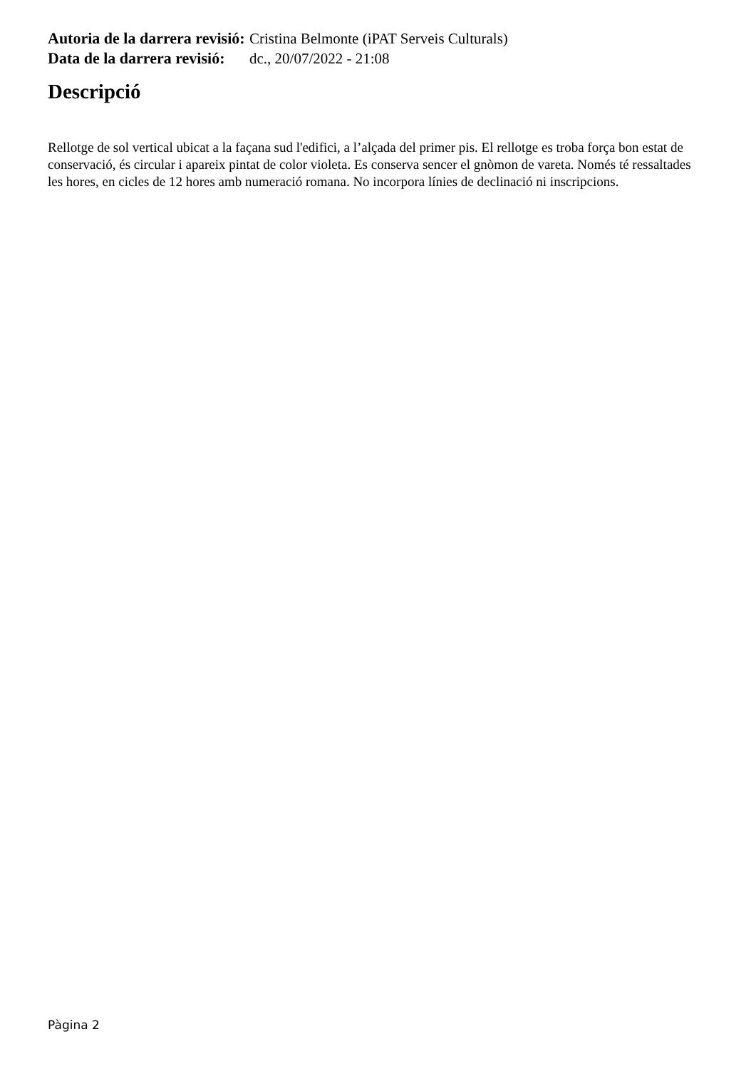| Autoria de la darrera revisió: | Cristina Belmonte (iPAT Serveis Culturals) |
| Data de la darrera revisió: | dc., 20/07/2022 - 21:08 |
Descripció
Rellotge de sol vertical ubicat a la façana sud l'edifici, a l’alçada del primer pis. El rellotge es troba força bon estat de conservació, és circular i apareix pintat de color violeta. Es conserva sencer el gnòmon de vareta. Només té ressaltades les hores, en cicles de 12 hores amb numeració romana. No incorpora línies de declinació ni inscripcions.
Pàgina 2